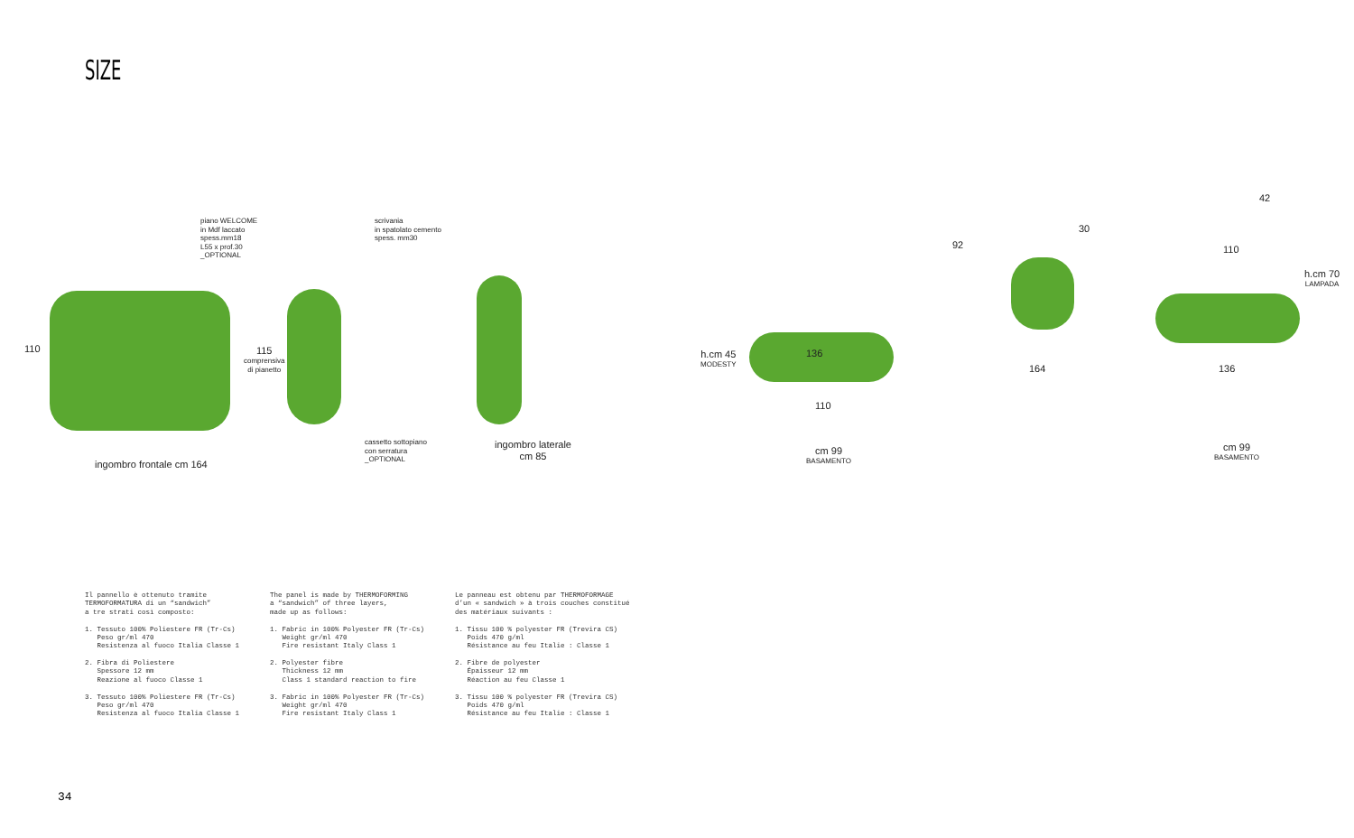SIZE
piano WELCOME
in Mdf laccato
spess.mm18
L55 x prof.30
_OPTIONAL
scrivania
in spatolato cemento
spess. mm30
110
115
comprensiva
di pianetto
cassetto sottopiano
con serratura
_OPTIONAL
ingombro laterale
cm 85
ingombro frontale cm 164
h.cm 45
MODESTY
136
110
cm 99
BASAMENTO
92
30
164
42
110
h.cm 70
LAMPADA
136
cm 99
BASAMENTO
Il pannello è ottenuto tramite TERMOFORMATURA di un “sandwich” a tre strati così composto: 1. Tessuto 100% Poliestere FR (Tr-Cs) Peso gr/ml 470 Resistenza al fuoco Italia Classe 1 2. Fibra di Poliestere Spessore 12 mm Reazione al fuoco Classe 1 3. Tessuto 100% Poliestere FR (Tr-Cs) Peso gr/ml 470 Resistenza al fuoco Italia Classe 1
The panel is made by THERMOFORMING a “sandwich” of three layers, made up as follows: 1. Fabric in 100% Polyester FR (Tr-Cs) Weight gr/ml 470 Fire resistant Italy Class 1 2. Polyester fibre Thickness 12 mm Class 1 standard reaction to fire 3. Fabric in 100% Polyester FR (Tr-Cs) Weight gr/ml 470 Fire resistant Italy Class 1
Le panneau est obtenu par THERMOFORMAGE d’un « sandwich » à trois couches constitué des matériaux suivants : 1. Tissu 100 % polyester FR (Trevira CS) Poids 470 g/ml Résistance au feu Italie : Classe 1 2. Fibre de polyester Épaisseur 12 mm Réaction au feu Classe 1 3. Tissu 100 % polyester FR (Trevira CS) Poids 470 g/ml Résistance au feu Italie : Classe 1
34